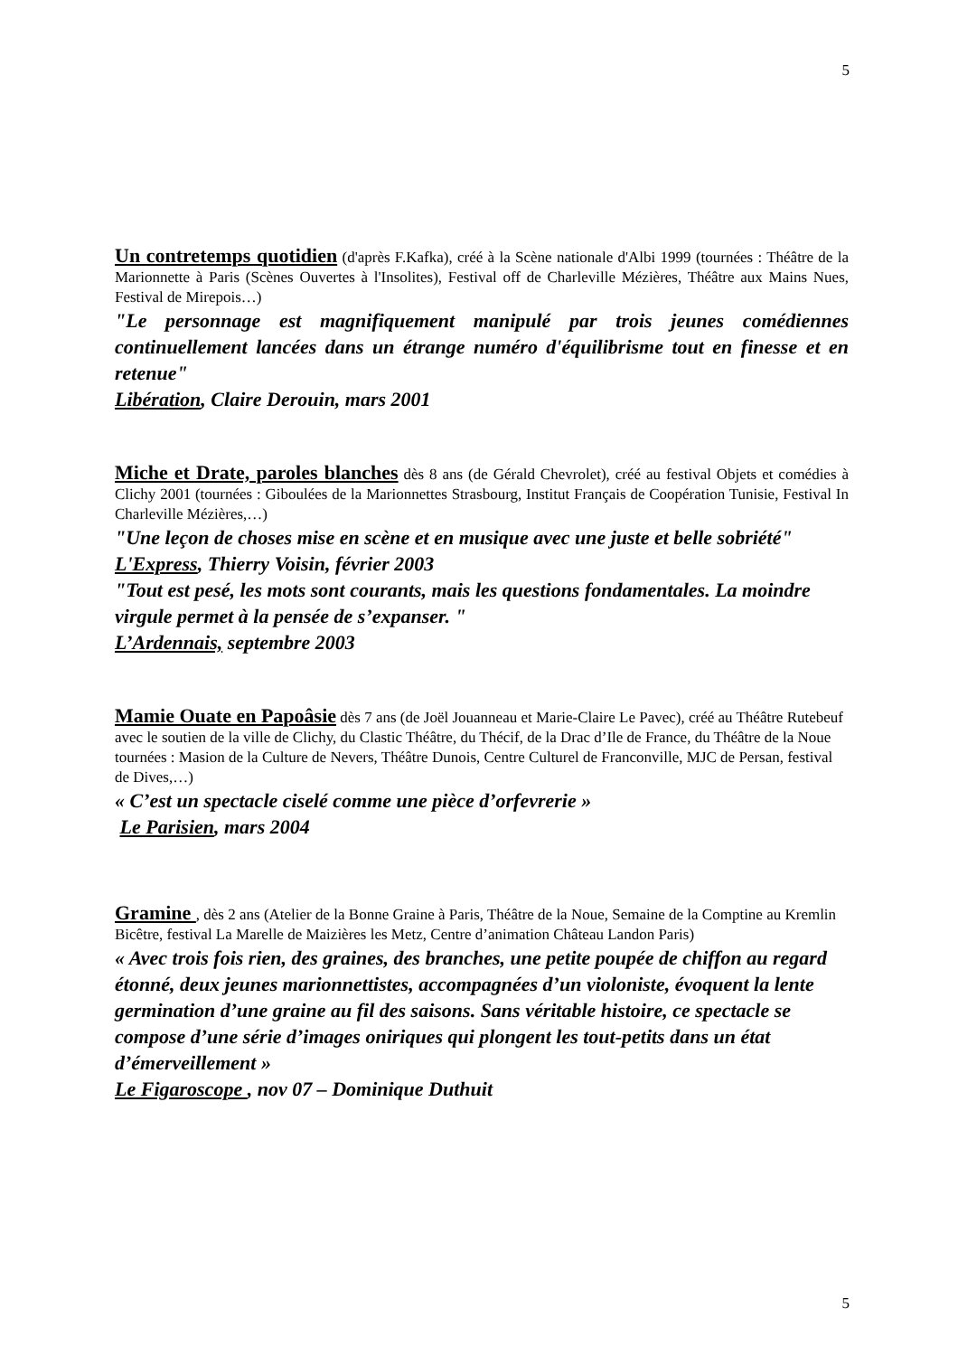5
Un contretemps quotidien (d'après F.Kafka), créé à la Scène nationale d'Albi 1999 (tournées : Théâtre de la Marionnette à Paris (Scènes Ouvertes à l'Insolites), Festival off de Charleville Mézières, Théâtre aux Mains Nues, Festival de Mirepois…)
"Le personnage est magnifiquement manipulé par trois jeunes comédiennes continuellement lancées dans un étrange numéro d'équilibrisme tout en finesse et en retenue"
Libération, Claire Derouin, mars 2001
Miche et Drate, paroles blanches dès 8 ans (de Gérald Chevrolet), créé au festival Objets et comédies à Clichy 2001 (tournées : Giboulées de la Marionnettes Strasbourg, Institut Français de Coopération Tunisie, Festival In Charleville Mézières,…)
"Une leçon de choses mise en scène et en musique avec une juste et belle sobriété"
L'Express, Thierry Voisin, février 2003
"Tout est pesé, les mots sont courants, mais les questions fondamentales. La moindre virgule permet à la pensée de s’expanser. "
L’Ardennais, septembre 2003
Mamie Ouate en Papoâsie dès 7 ans (de Joël Jouanneau et Marie-Claire Le Pavec), créé au Théâtre Rutebeuf avec le soutien de la ville de Clichy, du Clastic Théâtre, du Thécif, de la Drac d’Ile de France, du Théâtre de la Noue tournées : Masion de la Culture de Nevers, Théâtre Dunois, Centre Culturel de Franconville, MJC de Persan, festival de Dives,…)
« C’est un spectacle ciselé comme une pièce d’orfevrerie »
Le Parisien, mars 2004
Gramine , dès 2 ans (Atelier de la Bonne Graine à Paris, Théâtre de la Noue, Semaine de la Comptine au Kremlin Bicêtre, festival La Marelle de Maizières les Metz, Centre d’animation Château Landon Paris)
« Avec trois fois rien, des graines, des branches, une petite poupée de chiffon au regard étonné, deux jeunes marionnettistes, accompagnées d’un violoniste, évoquent la lente germination d’une graine au fil des saisons. Sans véritable histoire, ce spectacle se compose d’une série d’images oniriques qui plongent les tout-petits dans un état d’émerveillement »
Le Figaroscope , nov 07 – Dominique Duthuit
5